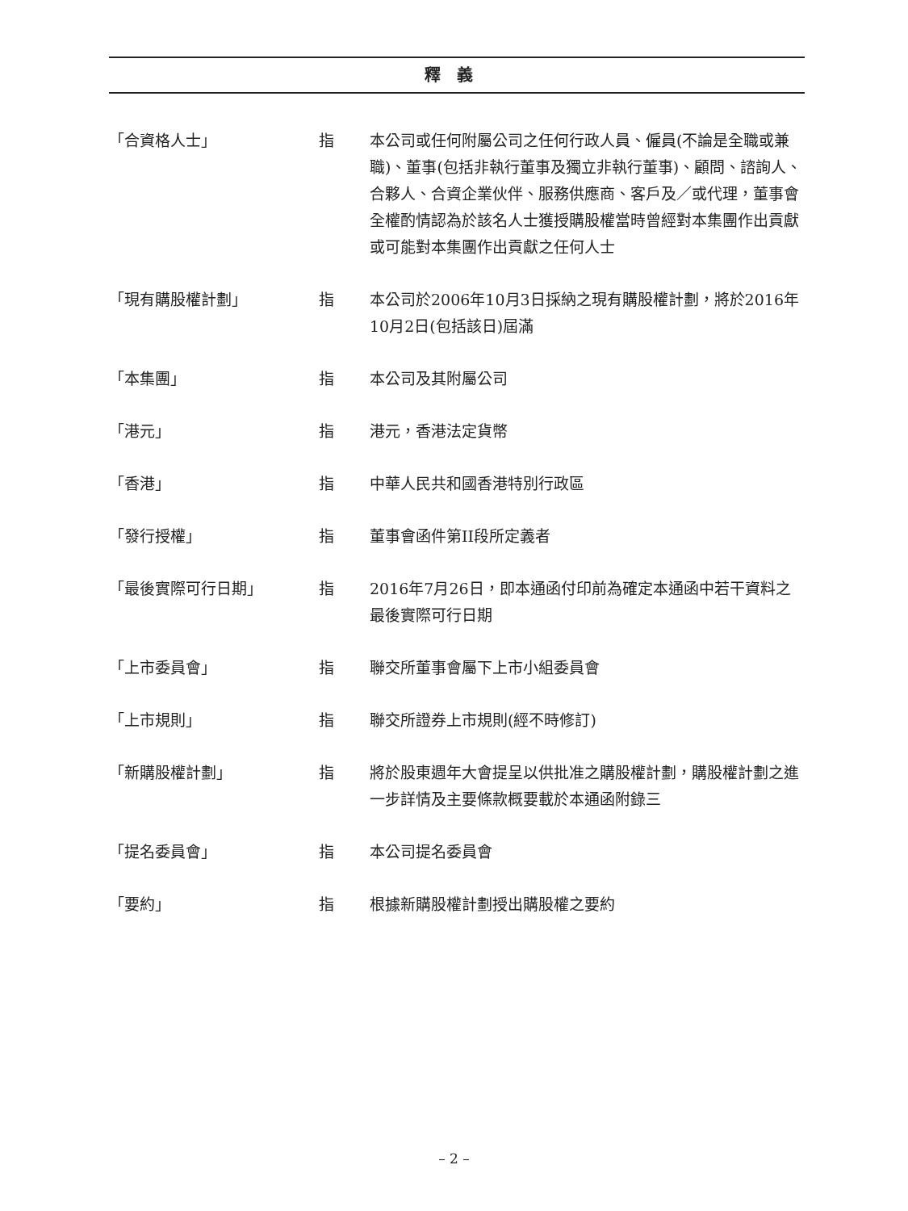釋義
「合資格人士」 指 本公司或任何附屬公司之任何行政人員、僱員(不論是全職或兼職)、董事(包括非執行董事及獨立非執行董事)、顧問、諮詢人、合夥人、合資企業伙伴、服務供應商、客戶及／或代理，董事會全權酌情認為於該名人士獲授購股權當時曾經對本集團作出貢獻或可能對本集團作出貢獻之任何人士
「現有購股權計劃」 指 本公司於2006年10月3日採納之現有購股權計劃，將於2016年10月2日(包括該日)屆滿
「本集團」 指 本公司及其附屬公司
「港元」 指 港元，香港法定貨幣
「香港」 指 中華人民共和國香港特別行政區
「發行授權」 指 董事會函件第II段所定義者
「最後實際可行日期」 指 2016年7月26日，即本通函付印前為確定本通函中若干資料之最後實際可行日期
「上市委員會」 指 聯交所董事會屬下上市小組委員會
「上市規則」 指 聯交所證券上市規則(經不時修訂)
「新購股權計劃」 指 將於股東週年大會提呈以供批准之購股權計劃，購股權計劃之進一步詳情及主要條款概要載於本通函附錄三
「提名委員會」 指 本公司提名委員會
「要約」 指 根據新購股權計劃授出購股權之要約
– 2 –